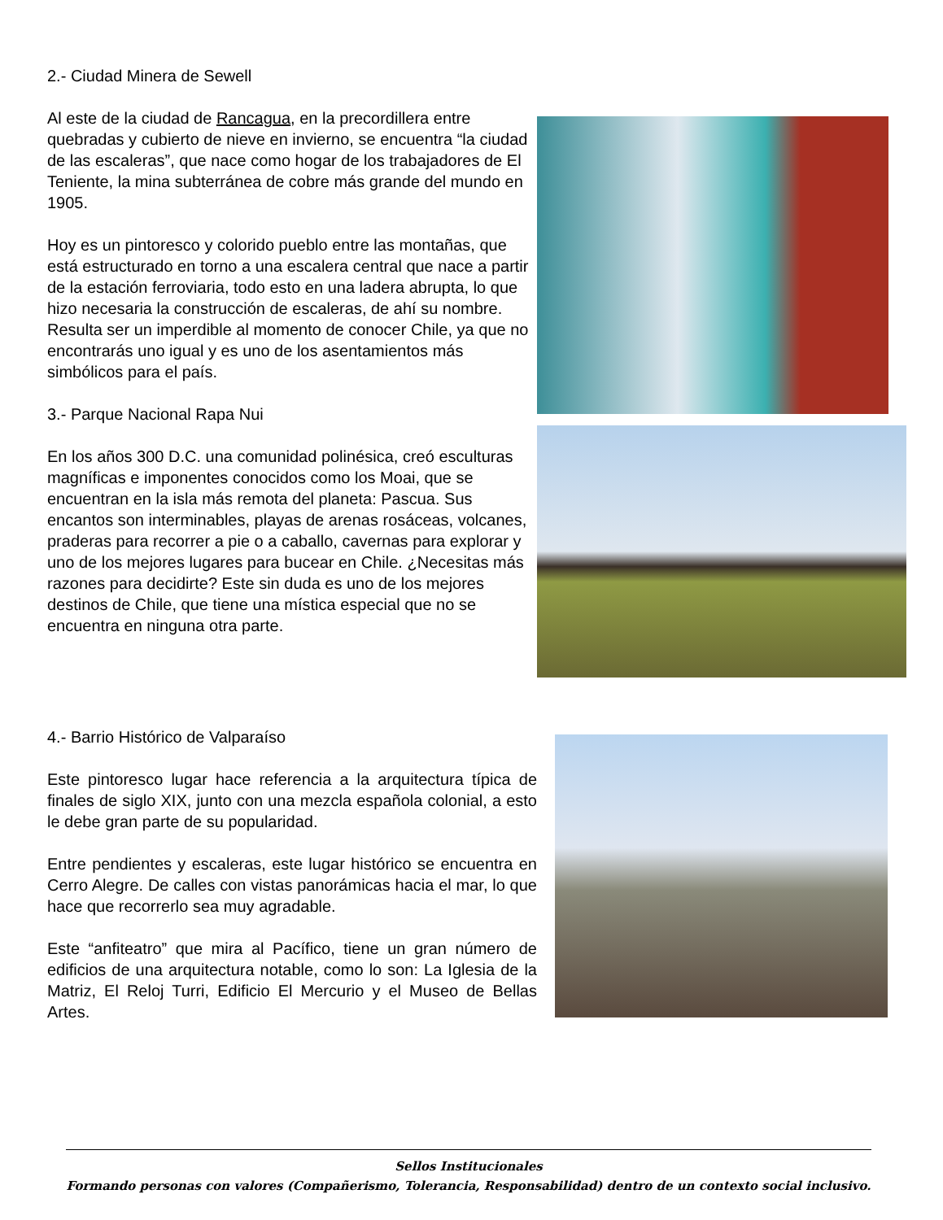2.- Ciudad Minera de Sewell
Al este de la ciudad de Rancagua, en la precordillera entre quebradas y cubierto de nieve en invierno, se encuentra “la ciudad de las escaleras”, que nace como hogar de los trabajadores de El Teniente, la mina subterránea de cobre más grande del mundo en 1905.
Hoy es un pintoresco y colorido pueblo entre las montañas, que está estructurado en torno a una escalera central que nace a partir de la estación ferroviaria, todo esto en una ladera abrupta, lo que hizo necesaria la construcción de escaleras, de ahí su nombre. Resulta ser un imperdible al momento de conocer Chile, ya que no encontrarás uno igual y es uno de los asentamientos más simbólicos para el país.
3.- Parque Nacional Rapa Nui
En los años 300 D.C. una comunidad polinésica, creó esculturas magníficas e imponentes conocidos como los Moai, que se encuentran en la isla más remota del planeta: Pascua. Sus encantos son interminables, playas de arenas rosáceas, volcanes, praderas para recorrer a pie o a caballo, cavernas para explorar y uno de los mejores lugares para bucear en Chile. ¿Necesitas más razones para decidirte? Este sin duda es uno de los mejores destinos de Chile, que tiene una mística especial que no se encuentra en ninguna otra parte.
4.- Barrio Histórico de Valparaíso
Este pintoresco lugar hace referencia a la arquitectura típica de finales de siglo XIX, junto con una mezcla española colonial, a esto le debe gran parte de su popularidad.
Entre pendientes y escaleras, este lugar histórico se encuentra en Cerro Alegre. De calles con vistas panorámicas hacia el mar, lo que hace que recorrerlo sea muy agradable.
Este “anfiteatro” que mira al Pacífico, tiene un gran número de edificios de una arquitectura notable, como lo son: La Iglesia de la Matriz, El Reloj Turri, Edificio El Mercurio y el Museo de Bellas Artes.
Sellos Institucionales
Formando personas con valores (Compañerismo, Tolerancia, Responsabilidad) dentro de un contexto social inclusivo.